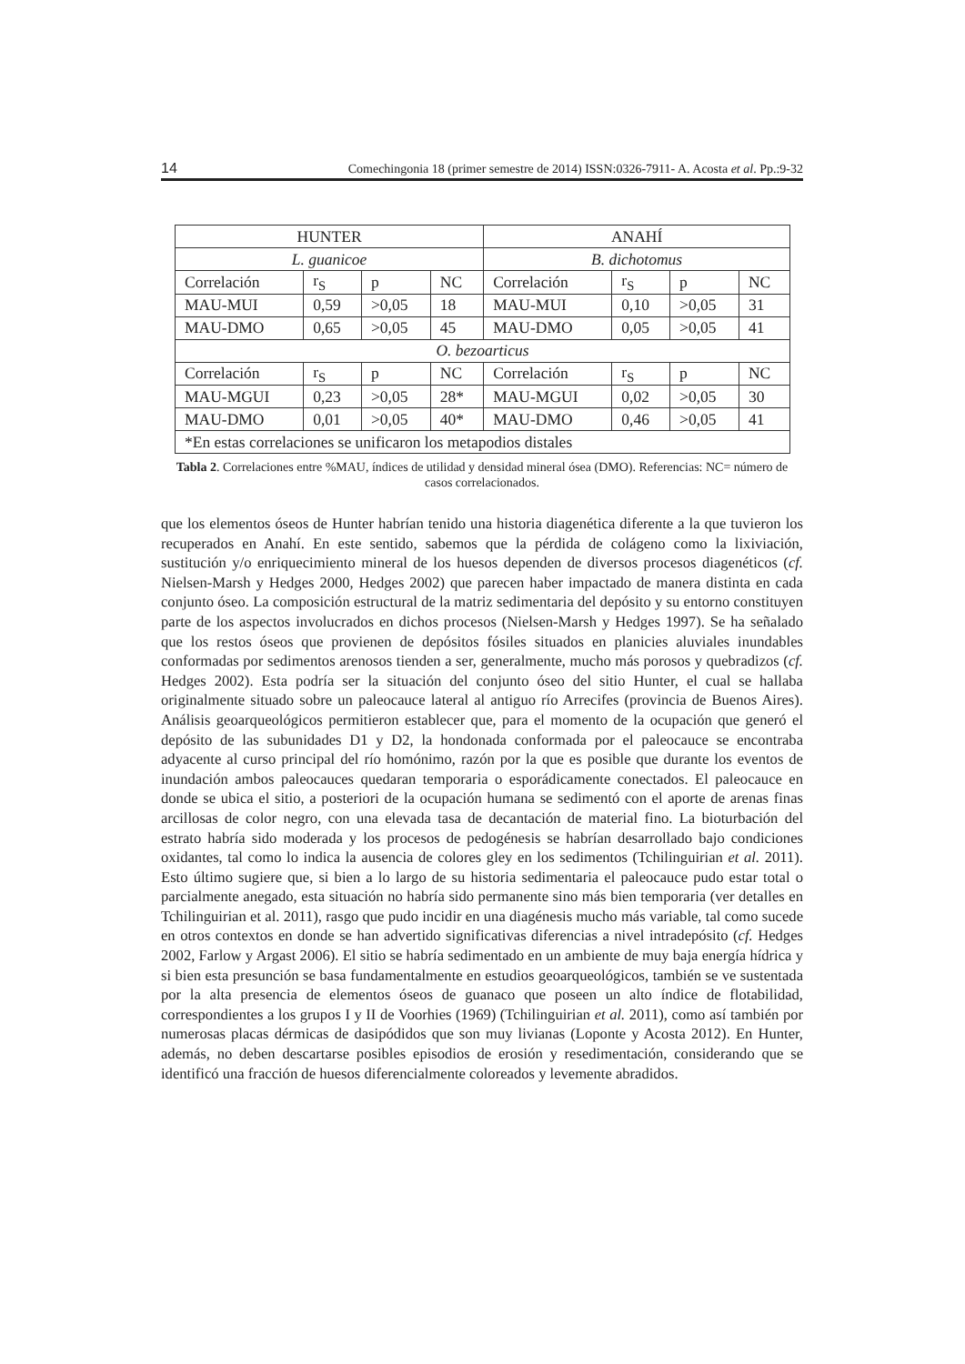14 Comechingonia 18 (primer semestre de 2014) ISSN:0326-7911- A. Acosta et al. Pp.:9-32
| HUNTER | | | | ANAHÍ | | | |
| L. guanicoe | | | | B. dichotomus | | | |
| Correlación | r<sub>S</sub> | p | NC | Correlación | r<sub>S</sub> | p | NC |
| MAU-MUI | 0,59 | >0,05 | 18 | MAU-MUI | 0,10 | >0,05 | 31 |
| MAU-DMO | 0,65 | >0,05 | 45 | MAU-DMO | 0,05 | >0,05 | 41 |
| O. bezoarticus | | | | | | | |
| Correlación | r<sub>S</sub> | p | NC | Correlación | r<sub>S</sub> | p | NC |
| MAU-MGUI | 0,23 | >0,05 | 28* | MAU-MGUI | 0,02 | >0,05 | 30 |
| MAU-DMO | 0,01 | >0,05 | 40* | MAU-DMO | 0,46 | >0,05 | 41 |
| *En estas correlaciones se unificaron los metapodios distales | | | | | | | |
Tabla 2. Correlaciones entre %MAU, índices de utilidad y densidad mineral ósea (DMO). Referencias: NC= número de casos correlacionados.
que los elementos óseos de Hunter habrían tenido una historia diagenética diferente a la que tuvieron los recuperados en Anahí. En este sentido, sabemos que la pérdida de colágeno como la lixiviación, sustitución y/o enriquecimiento mineral de los huesos dependen de diversos procesos diagenéticos (cf. Nielsen-Marsh y Hedges 2000, Hedges 2002) que parecen haber impactado de manera distinta en cada conjunto óseo. La composición estructural de la matriz sedimentaria del depósito y su entorno constituyen parte de los aspectos involucrados en dichos procesos (Nielsen-Marsh y Hedges 1997). Se ha señalado que los restos óseos que provienen de depósitos fósiles situados en planicies aluviales inundables conformadas por sedimentos arenosos tienden a ser, generalmente, mucho más porosos y quebradizos (cf. Hedges 2002). Esta podría ser la situación del conjunto óseo del sitio Hunter, el cual se hallaba originalmente situado sobre un paleocauce lateral al antiguo río Arrecifes (provincia de Buenos Aires). Análisis geoarqueológicos permitieron establecer que, para el momento de la ocupación que generó el depósito de las subunidades D1 y D2, la hondonada conformada por el paleocauce se encontraba adyacente al curso principal del río homónimo, razón por la que es posible que durante los eventos de inundación ambos paleocauces quedaran temporaria o esporádicamente conectados. El paleocauce en donde se ubica el sitio, a posteriori de la ocupación humana se sedimentó con el aporte de arenas finas arcillosas de color negro, con una elevada tasa de decantación de material fino. La bioturbación del estrato habría sido moderada y los procesos de pedogénesis se habrían desarrollado bajo condiciones oxidantes, tal como lo indica la ausencia de colores gley en los sedimentos (Tchilinguirian et al. 2011). Esto último sugiere que, si bien a lo largo de su historia sedimentaria el paleocauce pudo estar total o parcialmente anegado, esta situación no habría sido permanente sino más bien temporaria (ver detalles en Tchilinguirian et al. 2011), rasgo que pudo incidir en una diagénesis mucho más variable, tal como sucede en otros contextos en donde se han advertido significativas diferencias a nivel intradepósito (cf. Hedges 2002, Farlow y Argast 2006). El sitio se habría sedimentado en un ambiente de muy baja energía hídrica y si bien esta presunción se basa fundamentalmente en estudios geoarqueológicos, también se ve sustentada por la alta presencia de elementos óseos de guanaco que poseen un alto índice de flotabilidad, correspondientes a los grupos I y II de Voorhies (1969) (Tchilinguirian et al. 2011), como así también por numerosas placas dérmicas de dasipódidos que son muy livianas (Loponte y Acosta 2012). En Hunter, además, no deben descartarse posibles episodios de erosión y resedimentación, considerando que se identificó una fracción de huesos diferencialmente coloreados y levemente abradidos.